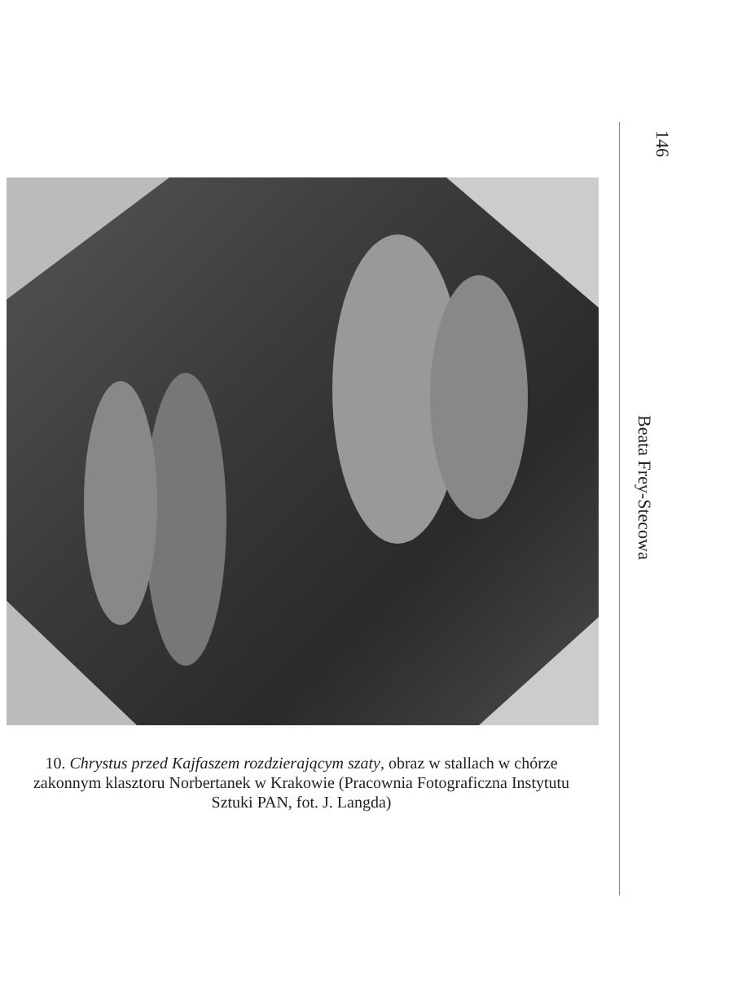146
Beata Frey-Stecowa
10. Chrystus przed Kajfaszem rozdzierającym szaty, obraz w stallach w chórze zakonnym klasztoru Norbertanek w Krakowie (Pracownia Fotograficzna Instytutu Sztuki PAN, fot. J. Langda)